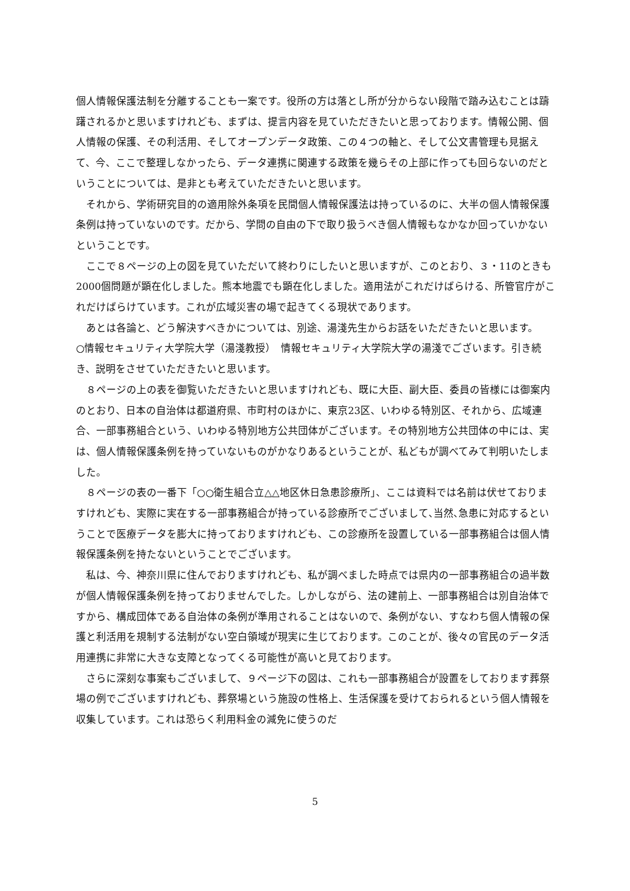個人情報保護法制を分離することも一案です。役所の方は落とし所が分からない段階で踏み込むことは躊躇されるかと思いますけれども、まずは、提言内容を見ていただきたいと思っております。情報公開、個人情報の保護、その利活用、そしてオープンデータ政策、この４つの軸と、そして公文書管理も見据えて、今、ここで整理しなかったら、データ連携に関連する政策を幾らその上部に作っても回らないのだということについては、是非とも考えていただきたいと思います。
それから、学術研究目的の適用除外条項を民間個人情報保護法は持っているのに、大半の個人情報保護条例は持っていないのです。だから、学問の自由の下で取り扱うべき個人情報もなかなか回っていかないということです。
ここで８ページの上の図を見ていただいて終わりにしたいと思いますが、このとおり、３・11のときも2000個問題が顕在化しました。熊本地震でも顕在化しました。適用法がこれだけばらける、所管官庁がこれだけばらけています。これが広域災害の場で起きてくる現状であります。
あとは各論と、どう解決すべきかについては、別途、湯淺先生からお話をいただきたいと思います。
○情報セキュリティ大学院大学（湯淺教授）　情報セキュリティ大学院大学の湯淺でございます。引き続き、説明をさせていただきたいと思います。
８ページの上の表を御覧いただきたいと思いますけれども、既に大臣、副大臣、委員の皆様には御案内のとおり、日本の自治体は都道府県、市町村のほかに、東京23区、いわゆる特別区、それから、広域連合、一部事務組合という、いわゆる特別地方公共団体がございます。その特別地方公共団体の中には、実は、個人情報保護条例を持っていないものがかなりあるということが、私どもが調べてみて判明いたしました。
８ページの表の一番下「○○衛生組合立△△地区休日急患診療所」、ここは資料では名前は伏せておりますけれども、実際に実在する一部事務組合が持っている診療所でございまして､当然､急患に対応するということで医療データを膨大に持っておりますけれども、この診療所を設置している一部事務組合は個人情報保護条例を持たないということでございます。
私は、今、神奈川県に住んでおりますけれども、私が調べました時点では県内の一部事務組合の過半数が個人情報保護条例を持っておりませんでした。しかしながら、法の建前上、一部事務組合は別自治体ですから、構成団体である自治体の条例が準用されることはないので、条例がない、すなわち個人情報の保護と利活用を規制する法制がない空白領域が現実に生じております。このことが、後々の官民のデータ活用連携に非常に大きな支障となってくる可能性が高いと見ております。
さらに深刻な事案もございまして、９ページ下の図は、これも一部事務組合が設置をしております葬祭場の例でございますけれども、葬祭場という施設の性格上、生活保護を受けておられるという個人情報を収集しています。これは恐らく利用料金の減免に使うのだ
5